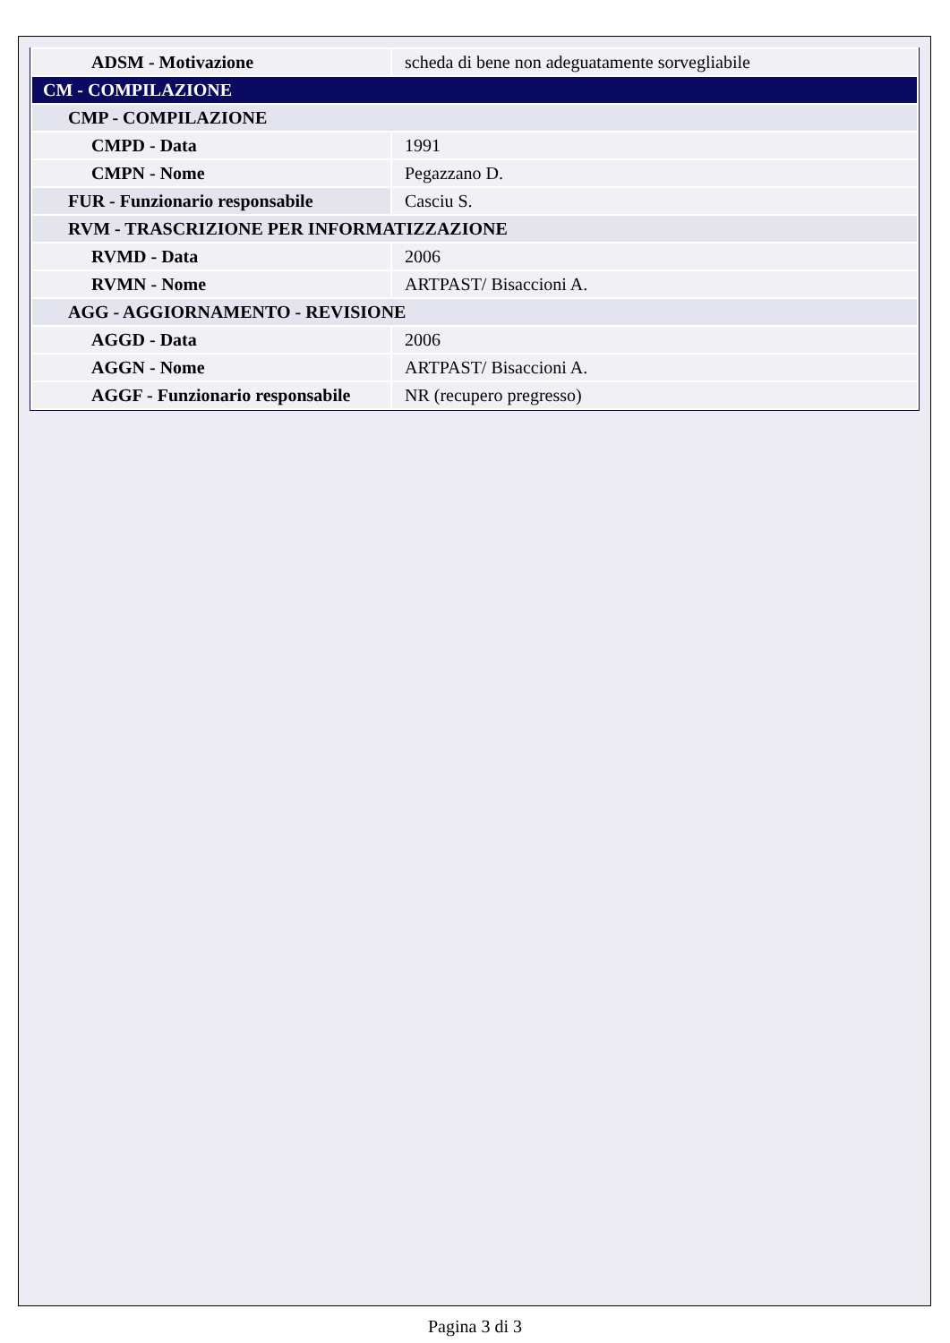| ADSM - Motivazione | scheda di bene non adeguatamente sorvegliabile |
| CM - COMPILAZIONE | |
| CMP - COMPILAZIONE | |
| CMPD - Data | 1991 |
| CMPN - Nome | Pegazzano D. |
| FUR - Funzionario responsabile | Casciu S. |
| RVM - TRASCRIZIONE PER INFORMATIZZAZIONE | |
| RVMD - Data | 2006 |
| RVMN - Nome | ARTPAST/ Bisaccioni A. |
| AGG - AGGIORNAMENTO - REVISIONE | |
| AGGD - Data | 2006 |
| AGGN - Nome | ARTPAST/ Bisaccioni A. |
| AGGF - Funzionario responsabile | NR (recupero pregresso) |
Pagina 3 di 3